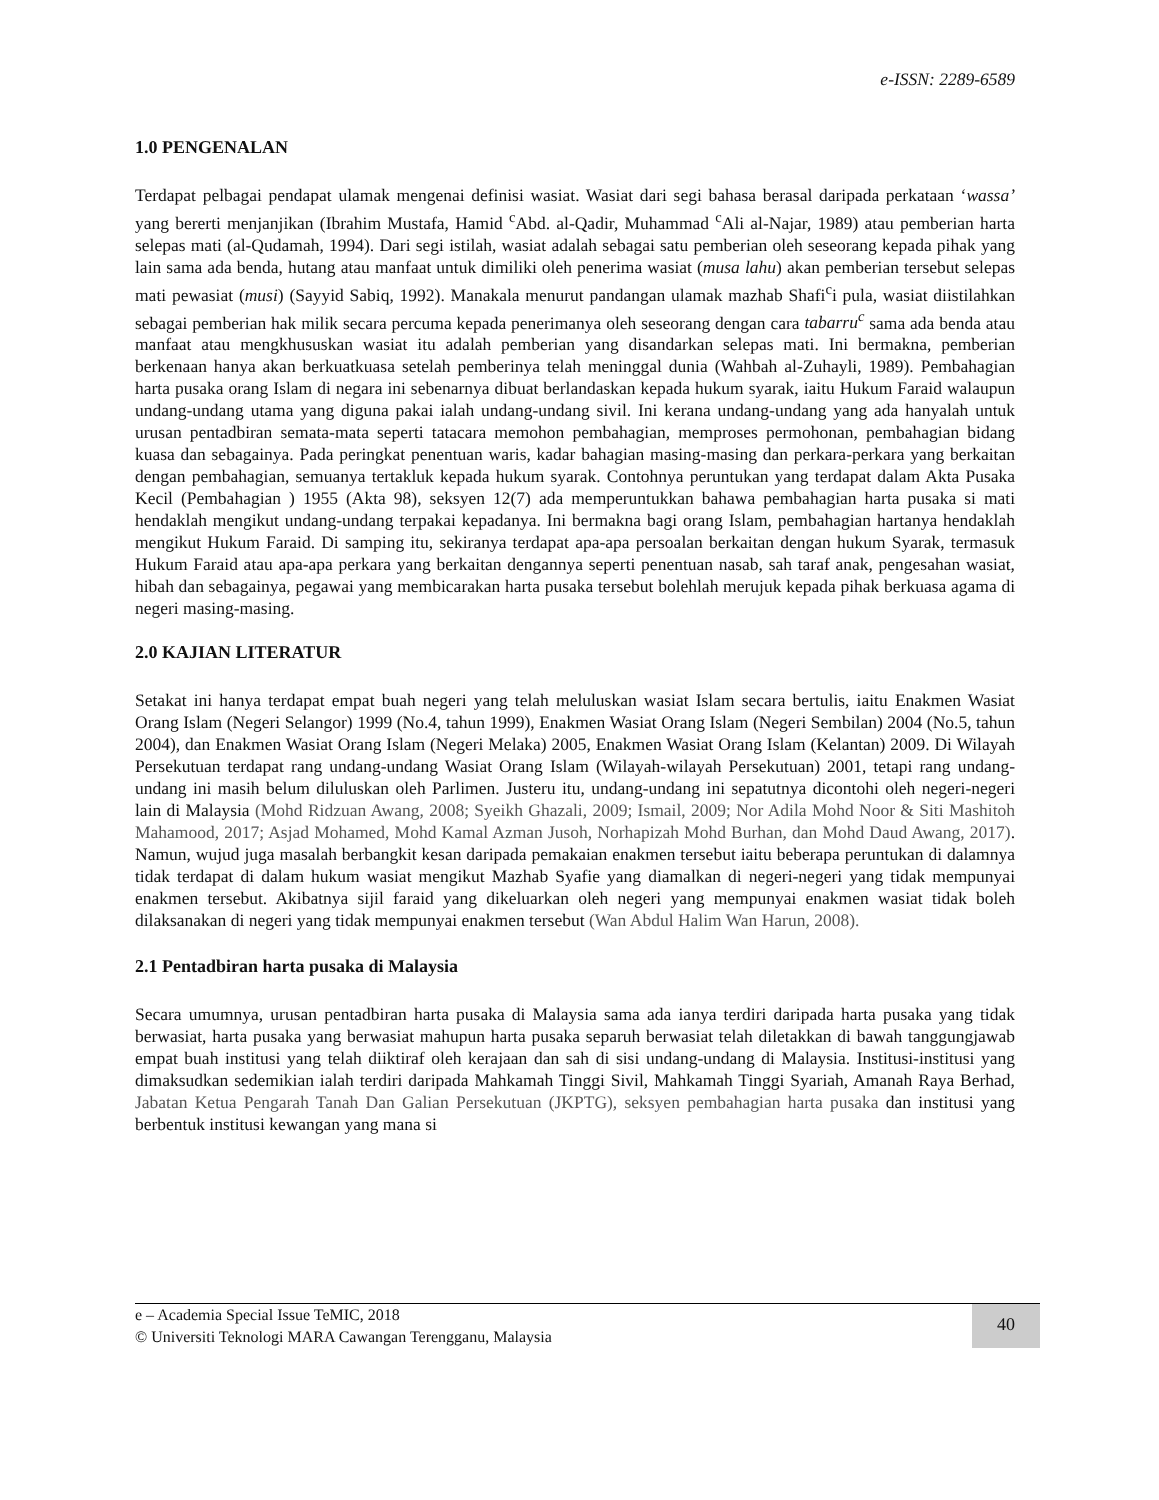e-ISSN: 2289-6589
1.0 PENGENALAN
Terdapat pelbagai pendapat ulamak mengenai definisi wasiat. Wasiat dari segi bahasa berasal daripada perkataan ‘wassa’ yang bererti menjanjikan (Ibrahim Mustafa, Hamid <sup>c</sup>Abd. al-Qadir, Muhammad <sup>c</sup>Ali al-Najar, 1989) atau pemberian harta selepas mati (al-Qudamah, 1994). Dari segi istilah, wasiat adalah sebagai satu pemberian oleh seseorang kepada pihak yang lain sama ada benda, hutang atau manfaat untuk dimiliki oleh penerima wasiat (musa lahu) akan pemberian tersebut selepas mati pewasiat (musi) (Sayyid Sabiq, 1992). Manakala menurut pandangan ulamak mazhab Shafi<sup>c</sup>i pula, wasiat diistilahkan sebagai pemberian hak milik secara percuma kepada penerimanya oleh seseorang dengan cara tabarru<sup>c</sup> sama ada benda atau manfaat atau mengkhususkan wasiat itu adalah pemberian yang disandarkan selepas mati. Ini bermakna, pemberian berkenaan hanya akan berkuatkuasa setelah pemberinya telah meninggal dunia (Wahbah al-Zuhayli, 1989). Pembahagian harta pusaka orang Islam di negara ini sebenarnya dibuat berlandaskan kepada hukum syarak, iaitu Hukum Faraid walaupun undang-undang utama yang diguna pakai ialah undang-undang sivil. Ini kerana undang-undang yang ada hanyalah untuk urusan pentadbiran semata-mata seperti tatacara memohon pembahagian, memproses permohonan, pembahagian bidang kuasa dan sebagainya. Pada peringkat penentuan waris, kadar bahagian masing-masing dan perkara-perkara yang berkaitan dengan pembahagian, semuanya tertakluk kepada hukum syarak. Contohnya peruntukan yang terdapat dalam Akta Pusaka Kecil (Pembahagian ) 1955 (Akta 98), seksyen 12(7) ada memperuntukkan bahawa pembahagian harta pusaka si mati hendaklah mengikut undang-undang terpakai kepadanya. Ini bermakna bagi orang Islam, pembahagian hartanya hendaklah mengikut Hukum Faraid. Di samping itu, sekiranya terdapat apa-apa persoalan berkaitan dengan hukum Syarak, termasuk Hukum Faraid atau apa-apa perkara yang berkaitan dengannya seperti penentuan nasab, sah taraf anak, pengesahan wasiat, hibah dan sebagainya, pegawai yang membicarakan harta pusaka tersebut bolehlah merujuk kepada pihak berkuasa agama di negeri masing-masing.
2.0 KAJIAN LITERATUR
Setakat ini hanya terdapat empat buah negeri yang telah meluluskan wasiat Islam secara bertulis, iaitu Enakmen Wasiat Orang Islam (Negeri Selangor) 1999 (No.4, tahun 1999), Enakmen Wasiat Orang Islam (Negeri Sembilan) 2004 (No.5, tahun 2004), dan Enakmen Wasiat Orang Islam (Negeri Melaka) 2005, Enakmen Wasiat Orang Islam (Kelantan) 2009. Di Wilayah Persekutuan terdapat rang undang-undang Wasiat Orang Islam (Wilayah-wilayah Persekutuan) 2001, tetapi rang undang-undang ini masih belum diluluskan oleh Parlimen. Justeru itu, undang-undang ini sepatutnya dicontohi oleh negeri-negeri lain di Malaysia (Mohd Ridzuan Awang, 2008; Syeikh Ghazali, 2009; Ismail, 2009; Nor Adila Mohd Noor & Siti Mashitoh Mahamood, 2017; Asjad Mohamed, Mohd Kamal Azman Jusoh, Norhapizah Mohd Burhan, dan Mohd Daud Awang, 2017). Namun, wujud juga masalah berbangkit kesan daripada pemakaian enakmen tersebut iaitu beberapa peruntukan di dalamnya tidak terdapat di dalam hukum wasiat mengikut Mazhab Syafie yang diamalkan di negeri-negeri yang tidak mempunyai enakmen tersebut. Akibatnya sijil faraid yang dikeluarkan oleh negeri yang mempunyai enakmen wasiat tidak boleh dilaksanakan di negeri yang tidak mempunyai enakmen tersebut (Wan Abdul Halim Wan Harun, 2008).
2.1 Pentadbiran harta pusaka di Malaysia
Secara umumnya, urusan pentadbiran harta pusaka di Malaysia sama ada ianya terdiri daripada harta pusaka yang tidak berwasiat, harta pusaka yang berwasiat mahupun harta pusaka separuh berwasiat telah diletakkan di bawah tanggungjawab empat buah institusi yang telah diiktiraf oleh kerajaan dan sah di sisi undang-undang di Malaysia. Institusi-institusi yang dimaksudkan sedemikian ialah terdiri daripada Mahkamah Tinggi Sivil, Mahkamah Tinggi Syariah, Amanah Raya Berhad, Jabatan Ketua Pengarah Tanah Dan Galian Persekutuan (JKPTG), seksyen pembahagian harta pusaka dan institusi yang berbentuk institusi kewangan yang mana si
e – Academia Special Issue TeMIC, 2018
© Universiti Teknologi MARA Cawangan Terengganu, Malaysia
40